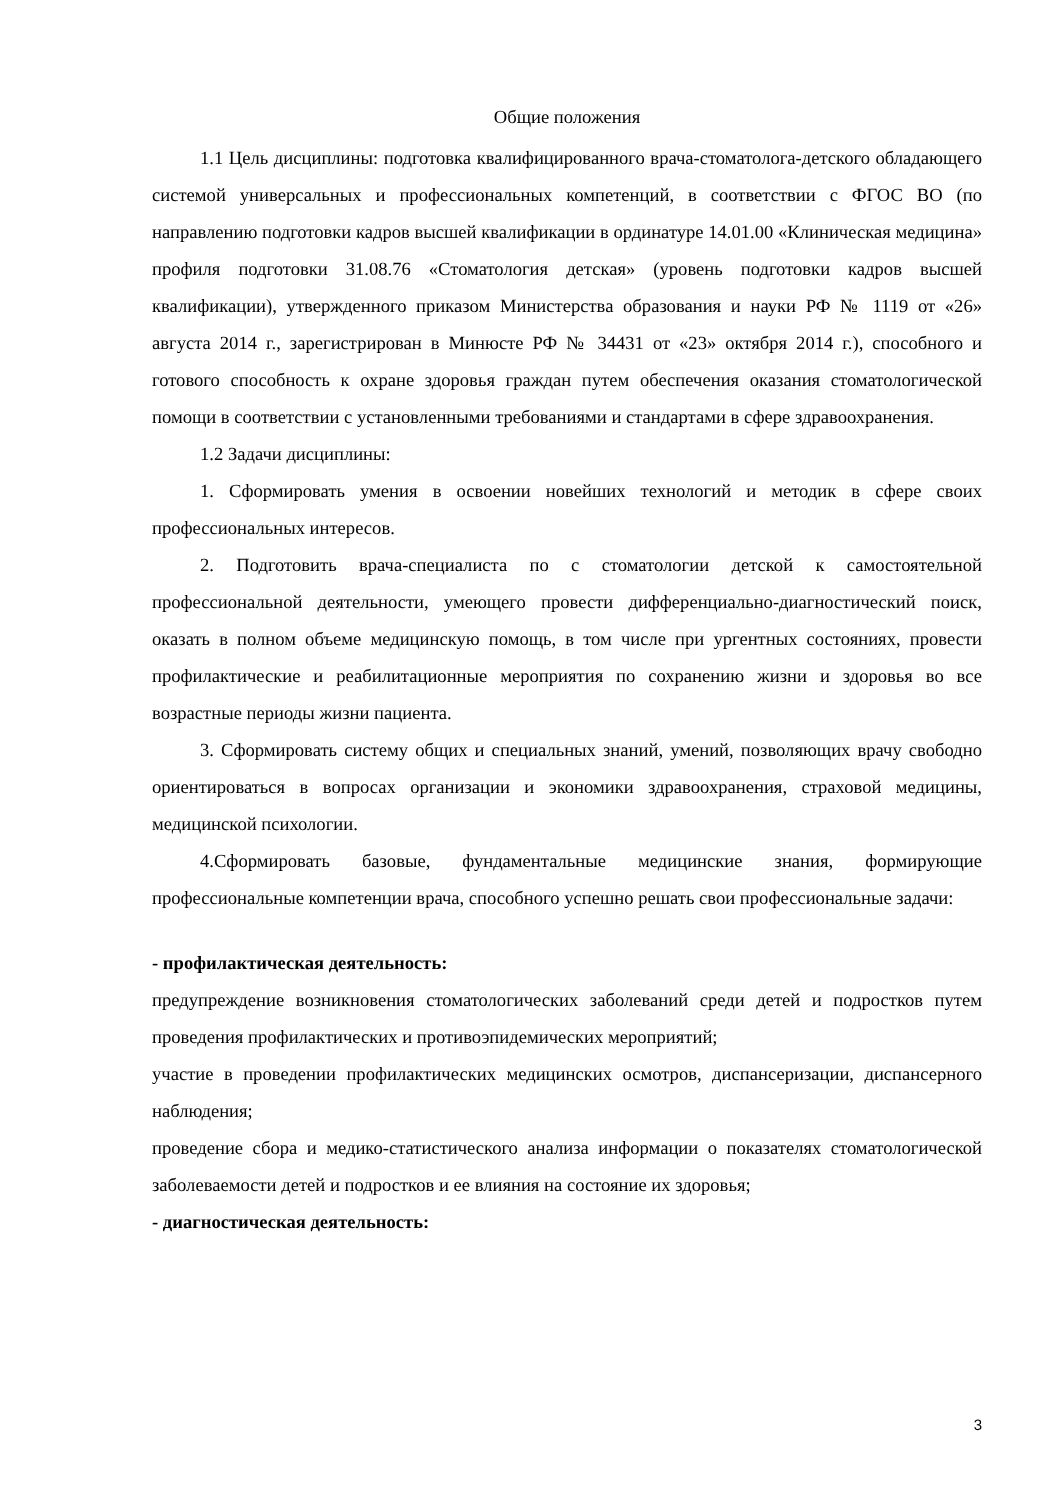Общие положения
1.1 Цель дисциплины: подготовка квалифицированного врача-стоматолога-детского обладающего системой универсальных и профессиональных компетенций, в соответствии с ФГОС ВО (по направлению подготовки кадров высшей квалификации в ординатуре 14.01.00 «Клиническая медицина» профиля подготовки 31.08.76 «Стоматология детская» (уровень подготовки кадров высшей квалификации), утвержденного приказом Министерства образования и науки РФ № 1119 от «26» августа 2014 г., зарегистрирован в Минюсте РФ № 34431 от «23» октября 2014 г.), способного и готового способность к охране здоровья граждан путем обеспечения оказания стоматологической помощи в соответствии с установленными требованиями и стандартами в сфере здравоохранения.
1.2 Задачи дисциплины:
1. Сформировать умения в освоении новейших технологий и методик в сфере своих профессиональных интересов.
2. Подготовить врача-специалиста по с стоматологии детской к самостоятельной профессиональной деятельности, умеющего провести дифференциально-диагностический поиск, оказать в полном объеме медицинскую помощь, в том числе при ургентных состояниях, провести профилактические и реабилитационные мероприятия по сохранению жизни и здоровья во все возрастные периоды жизни пациента.
3. Сформировать систему общих и специальных знаний, умений, позволяющих врачу свободно ориентироваться в вопросах организации и экономики здравоохранения, страховой медицины, медицинской психологии.
4.Сформировать базовые, фундаментальные медицинские знания, формирующие профессиональные компетенции врача, способного успешно решать свои профессиональные задачи:
- профилактическая деятельность:
предупреждение возникновения стоматологических заболеваний среди детей и подростков путем проведения профилактических и противоэпидемических мероприятий;
участие в проведении профилактических медицинских осмотров, диспансеризации, диспансерного наблюдения;
проведение сбора и медико-статистического анализа информации о показателях стоматологической заболеваемости детей и подростков и ее влияния на состояние их здоровья;
- диагностическая деятельность:
3